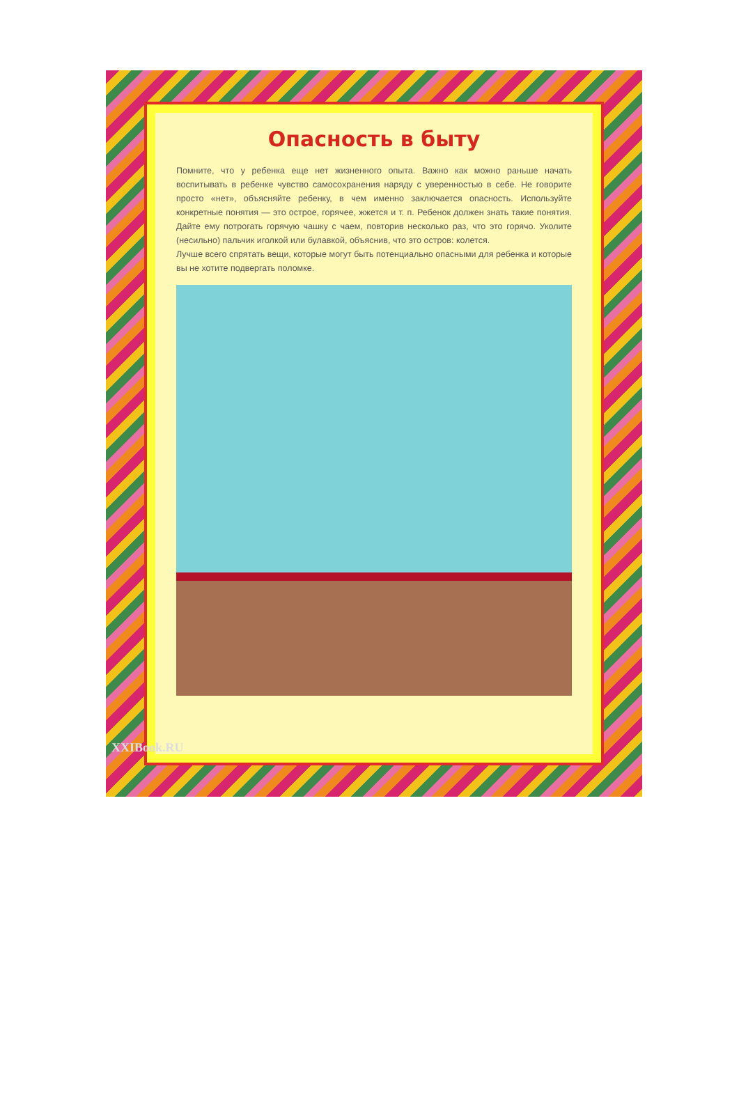Опасность в быту
Помните, что у ребенка еще нет жизненного опыта. Важно как можно раньше начать воспитывать в ребенке чувство самосохранения наряду с уверенностью в себе. Не говорите просто «нет», объясняйте ребенку, в чем именно заключается опасность. Используйте конкретные понятия — это острое, горячее, жжется и т. п. Ребенок должен знать такие понятия. Дайте ему потрогать горячую чашку с чаем, повторив несколько раз, что это горячо. Уколите (несильно) пальчик иголкой или булавкой, объяснив, что это остров: колется.
Лучше всего спрятать вещи, которые могут быть потенциально опасными для ребенка и которые вы не хотите подвергать поломке.
XXIBook.RU